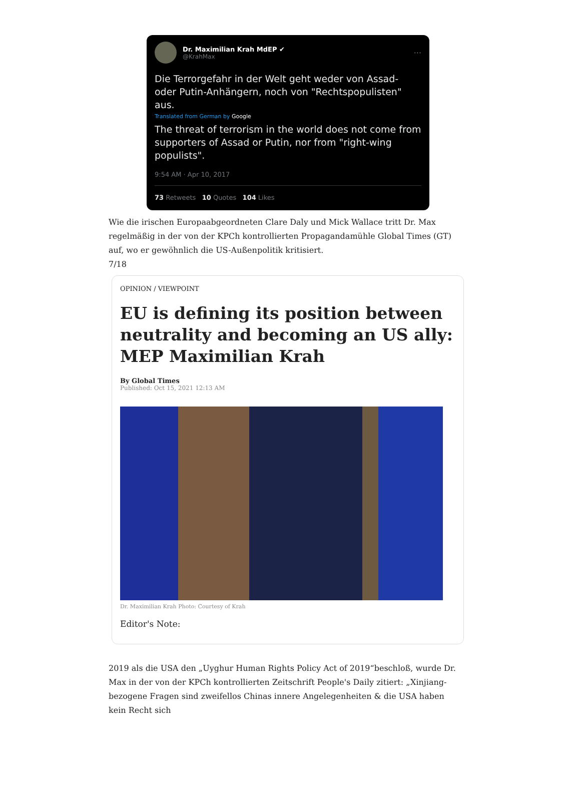Dr. Maximilian Krah MdEP ✔
@KrahMax
···
Die Terrorgefahr in der Welt geht weder von Assad- oder Putin-Anhängern, noch von "Rechtspopulisten" aus.
Translated from German by Google
The threat of terrorism in the world does not come from supporters of Assad or Putin, nor from "right-wing populists".
9:54 AM · Apr 10, 2017
73 Retweets 10 Quotes 104 Likes
Wie die irischen Europaabgeordneten Clare Daly und Mick Wallace tritt Dr. Max regelmäßig in der von der KPCh kontrollierten Propagandamühle Global Times (GT) auf, wo er gewöhnlich die US-Außenpolitik kritisiert.
7/18
OPINION / VIEWPOINT
EU is defining its position between neutrality and becoming an US ally: MEP Maximilian Krah
By Global Times
Published: Oct 15, 2021 12:13 AM
Dr. Maximilian Krah Photo: Courtesy of Krah
Editor's Note:
2019 als die USA den „Uyghur Human Rights Policy Act of 2019“beschloß, wurde Dr. Max in der von der KPCh kontrollierten Zeitschrift People's Daily zitiert: „Xinjiang-bezogene Fragen sind zweifellos Chinas innere Angelegenheiten & die USA haben kein Recht sich